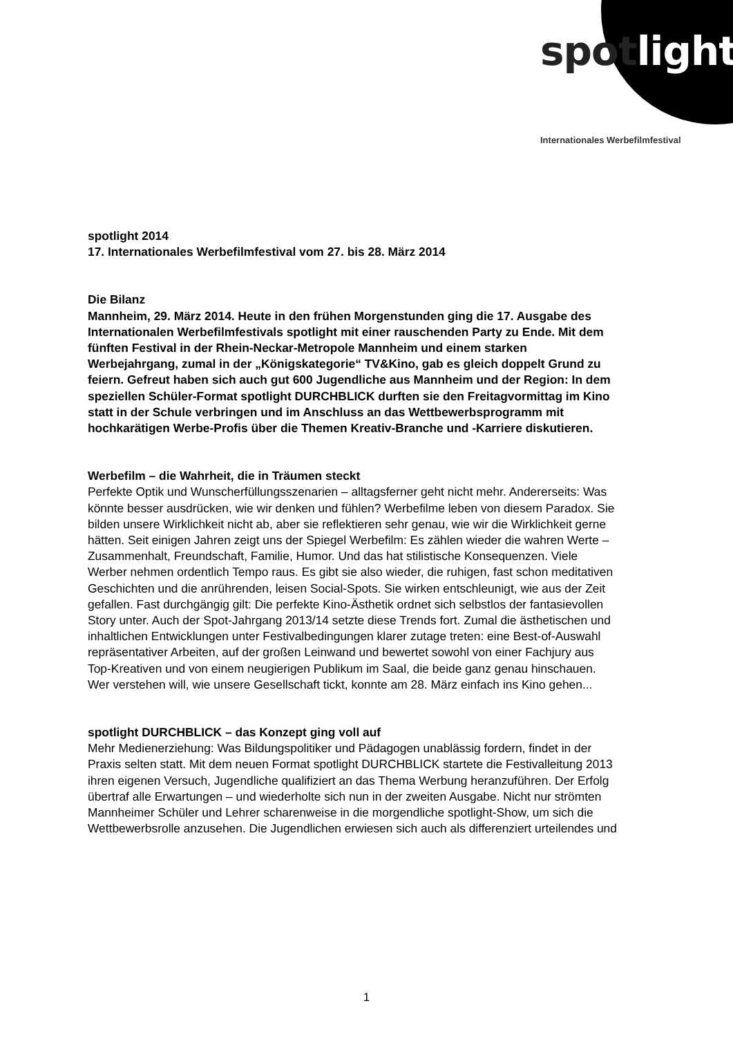spot light
Internationales Werbefilmfestival
spotlight 2014
17. Internationales Werbefilmfestival vom 27. bis 28. März 2014
Die Bilanz
Mannheim, 29. März 2014. Heute in den frühen Morgenstunden ging die 17. Ausgabe des Internationalen Werbefilmfestivals spotlight mit einer rauschenden Party zu Ende. Mit dem fünften Festival in der Rhein-Neckar-Metropole Mannheim und einem starken Werbejahrgang, zumal in der „Königskategorie“ TV&Kino, gab es gleich doppelt Grund zu feiern. Gefreut haben sich auch gut 600 Jugendliche aus Mannheim und der Region: In dem speziellen Schüler-Format spotlight DURCHBLICK durften sie den Freitagvormittag im Kino statt in der Schule verbringen und im Anschluss an das Wettbewerbsprogramm mit hochkarätigen Werbe-Profis über die Themen Kreativ-Branche und -Karriere diskutieren.
Werbefilm – die Wahrheit, die in Träumen steckt
Perfekte Optik und Wunscherfüllungsszenarien – alltagsferner geht nicht mehr. Andererseits: Was könnte besser ausdrücken, wie wir denken und fühlen? Werbefilme leben von diesem Paradox. Sie bilden unsere Wirklichkeit nicht ab, aber sie reflektieren sehr genau, wie wir die Wirklichkeit gerne hätten. Seit einigen Jahren zeigt uns der Spiegel Werbefilm: Es zählen wieder die wahren Werte – Zusammenhalt, Freundschaft, Familie, Humor. Und das hat stilistische Konsequenzen. Viele Werber nehmen ordentlich Tempo raus. Es gibt sie also wieder, die ruhigen, fast schon meditativen Geschichten und die anrührenden, leisen Social-Spots. Sie wirken entschleunigt, wie aus der Zeit gefallen. Fast durchgängig gilt: Die perfekte Kino-Ästhetik ordnet sich selbstlos der fantasievollen Story unter. Auch der Spot-Jahrgang 2013/14 setzte diese Trends fort. Zumal die ästhetischen und inhaltlichen Entwicklungen unter Festivalbedingungen klarer zutage treten: eine Best-of-Auswahl repräsentativer Arbeiten, auf der großen Leinwand und bewertet sowohl von einer Fachjury aus Top-Kreativen und von einem neugierigen Publikum im Saal, die beide ganz genau hinschauen. Wer verstehen will, wie unsere Gesellschaft tickt, konnte am 28. März einfach ins Kino gehen...
spotlight DURCHBLICK – das Konzept ging voll auf
Mehr Medienerziehung: Was Bildungspolitiker und Pädagogen unablässig fordern, findet in der Praxis selten statt. Mit dem neuen Format spotlight DURCHBLICK startete die Festivalleitung 2013 ihren eigenen Versuch, Jugendliche qualifiziert an das Thema Werbung heranzuführen. Der Erfolg übertraf alle Erwartungen – und wiederholte sich nun in der zweiten Ausgabe. Nicht nur strömten Mannheimer Schüler und Lehrer scharenweise in die morgendliche spotlight-Show, um sich die Wettbewerbsrolle anzusehen. Die Jugendlichen erwiesen sich auch als differenziert urteilendes und
1